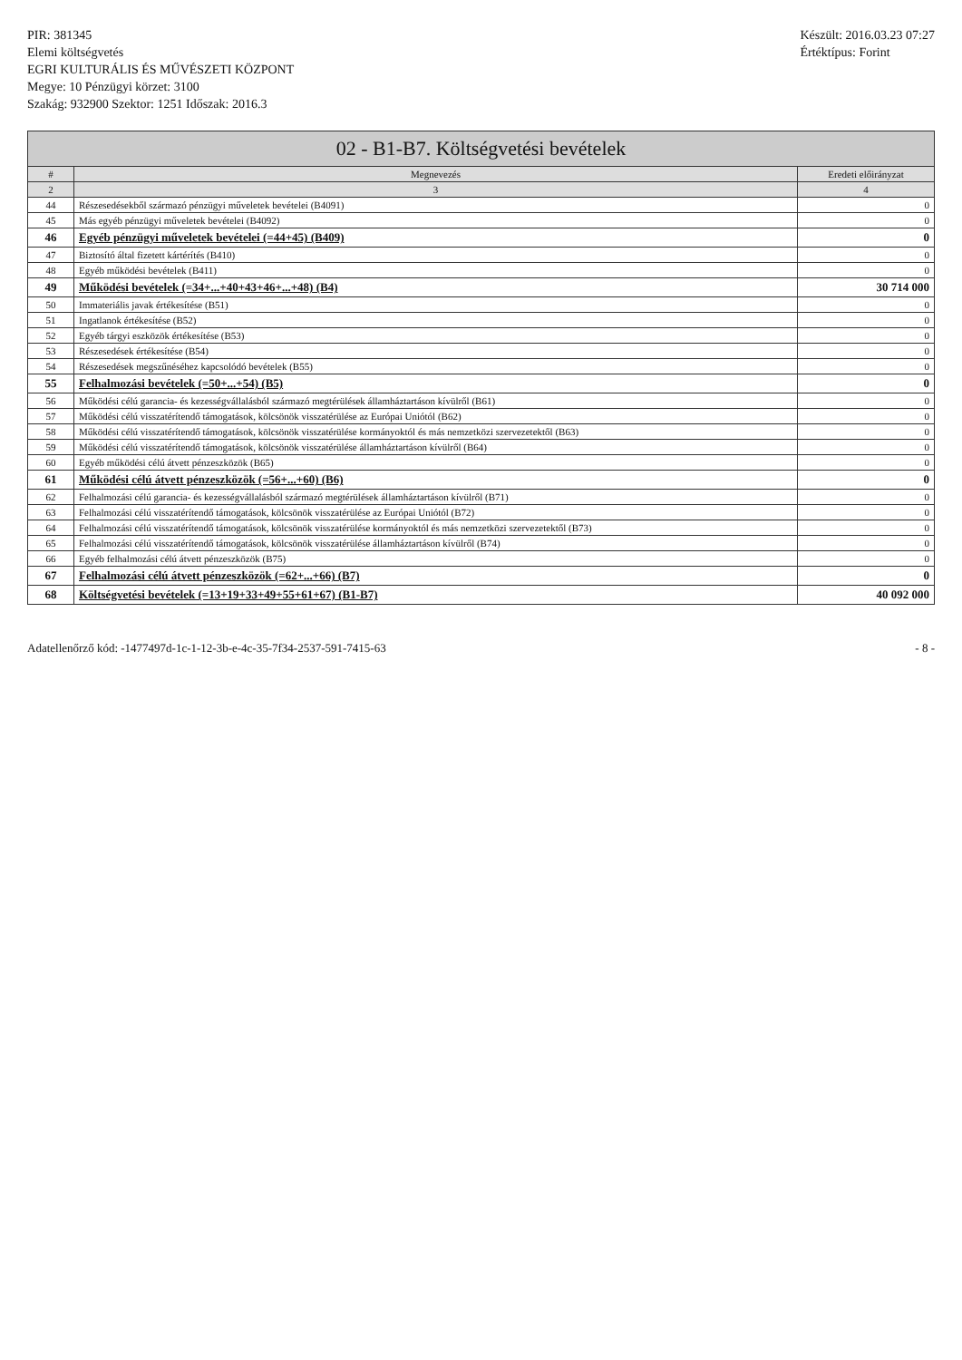PIR: 381345
Elemi költségvetés
EGRI KULTURÁLIS ÉS MŰVÉSZETI KÖZPONT
Megye: 10 Pénzügyi körzet: 3100
Szakág: 932900 Szektor: 1251 Időszak: 2016.3
Készült: 2016.03.23 07:27
Értéktípus: Forint
02 - B1-B7. Költségvetési bevételek
| # | Megnevezés | Eredeti előirányzat |
| --- | --- | --- |
| 2 | 3 | 4 |
| 44 | Részesedésekből származó pénzügyi műveletek bevételei (B4091) | 0 |
| 45 | Más egyéb pénzügyi műveletek bevételei (B4092) | 0 |
| 46 | Egyéb pénzügyi műveletek bevételei (=44+45) (B409) | 0 |
| 47 | Biztosító által fizetett kártérítés (B410) | 0 |
| 48 | Egyéb működési bevételek (B411) | 0 |
| 49 | Működési bevételek (=34+...+40+43+46+...+48) (B4) | 30 714 000 |
| 50 | Immateriális javak értékesítése (B51) | 0 |
| 51 | Ingatlanok értékesítése (B52) | 0 |
| 52 | Egyéb tárgyi eszközök értékesítése (B53) | 0 |
| 53 | Részesedések értékesítése (B54) | 0 |
| 54 | Részesedések megszűnéséhez kapcsolódó bevételek (B55) | 0 |
| 55 | Felhalmozási bevételek (=50+...+54) (B5) | 0 |
| 56 | Működési célú garancia- és kezességvállalásból származó megtérülések államháztartáson kívülről (B61) | 0 |
| 57 | Működési célú visszatérítendő támogatások, kölcsönök visszatérülése az Európai Uniótól (B62) | 0 |
| 58 | Működési célú visszatérítendő támogatások, kölcsönök visszatérülése kormányoktól és más nemzetközi szervezetektől (B63) | 0 |
| 59 | Működési célú visszatérítendő támogatások, kölcsönök visszatérülése államháztartáson kívülről (B64) | 0 |
| 60 | Egyéb működési célú átvett pénzeszközök (B65) | 0 |
| 61 | Működési célú átvett pénzeszközök (=56+...+60) (B6) | 0 |
| 62 | Felhalmozási célú garancia- és kezességvállalásból származó megtérülések államháztartáson kívülről (B71) | 0 |
| 63 | Felhalmozási célú visszatérítendő támogatások, kölcsönök visszatérülése az Európai Uniótól (B72) | 0 |
| 64 | Felhalmozási célú visszatérítendő támogatások, kölcsönök visszatérülése kormányoktól és más nemzetközi szervezetektől (B73) | 0 |
| 65 | Felhalmozási célú visszatérítendő támogatások, kölcsönök visszatérülése államháztartáson kívülről (B74) | 0 |
| 66 | Egyéb felhalmozási célú átvett pénzeszközök (B75) | 0 |
| 67 | Felhalmozási célú átvett pénzeszközök (=62+...+66) (B7) | 0 |
| 68 | Költségvetési bevételek (=13+19+33+49+55+61+67) (B1-B7) | 40 092 000 |
Adatellenőrző kód: -1477497d-1c-1-12-3b-e-4c-35-7f34-2537-591-7415-63
- 8 -